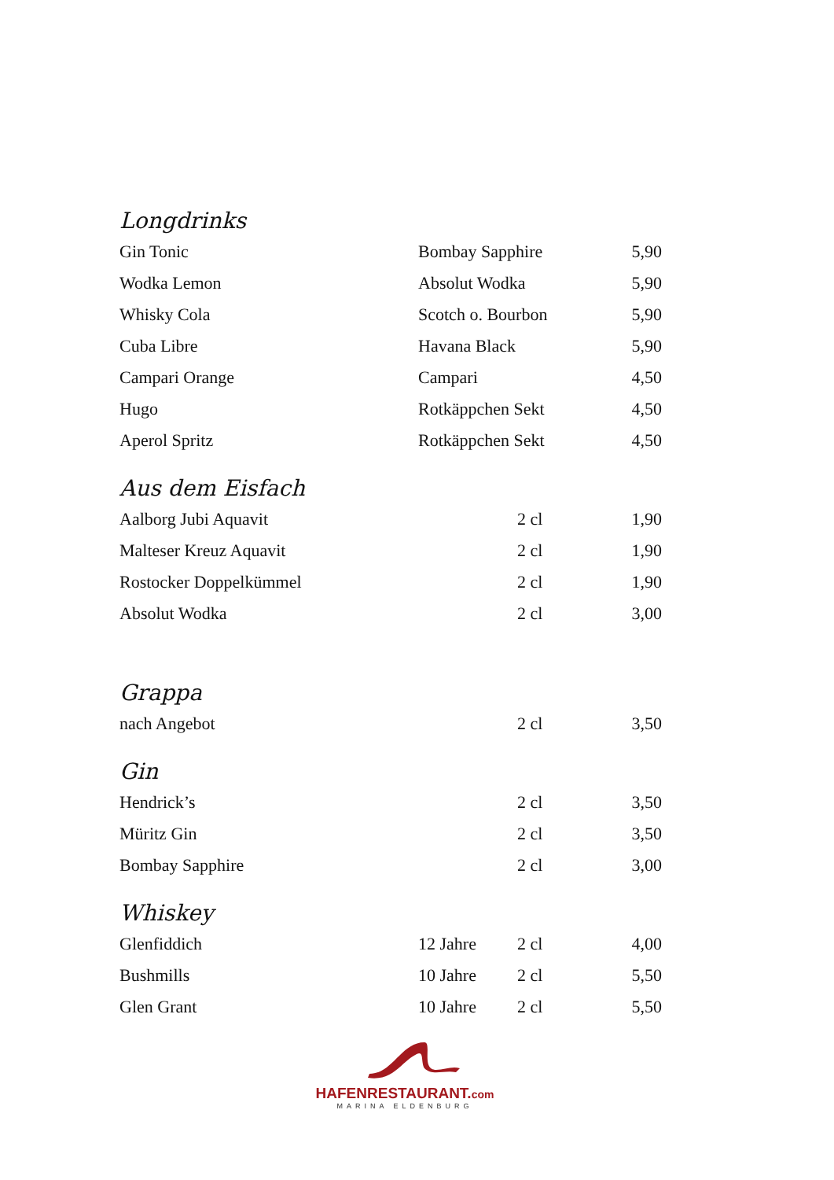Longdrinks
| Gin Tonic | Bombay Sapphire | 5,90 |
| Wodka Lemon | Absolut Wodka | 5,90 |
| Whisky Cola | Scotch o. Bourbon | 5,90 |
| Cuba Libre | Havana Black | 5,90 |
| Campari Orange | Campari | 4,50 |
| Hugo | Rotkäppchen Sekt | 4,50 |
| Aperol Spritz | Rotkäppchen Sekt | 4,50 |
Aus dem Eisfach
| Aalborg Jubi Aquavit | | 2 cl | 1,90 |
| Malteser Kreuz Aquavit | | 2 cl | 1,90 |
| Rostocker Doppelkümmel | | 2 cl | 1,90 |
| Absolut Wodka | | 2 cl | 3,00 |
Grappa
| nach Angebot | | 2 cl | 3,50 |
Gin
| Hendrick’s | | 2 cl | 3,50 |
| Müritz Gin | | 2 cl | 3,50 |
| Bombay Sapphire | | 2 cl | 3,00 |
Whiskey
| Glenfiddich | 12 Jahre | 2 cl | 4,00 |
| Bushmills | 10 Jahre | 2 cl | 5,50 |
| Glen Grant | 10 Jahre | 2 cl | 5,50 |
HAFENRESTAURANT.com
MARINA ELDENBURG